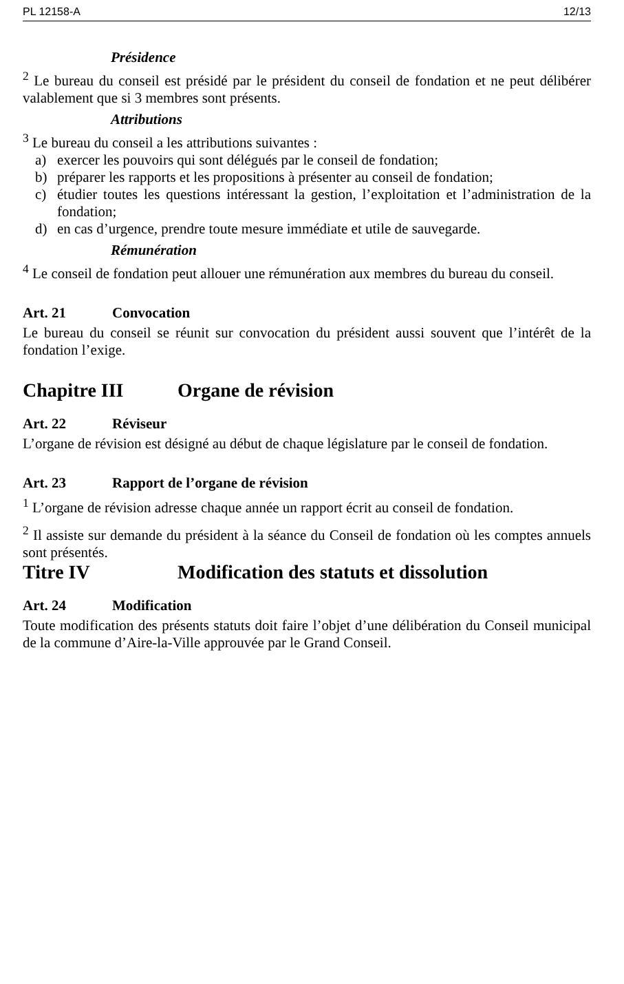PL 12158-A 12/13
Présidence
<sup>2</sup> Le bureau du conseil est présidé par le président du conseil de fondation et ne peut délibérer valablement que si 3 membres sont présents.
Attributions
<sup>3</sup> Le bureau du conseil a les attributions suivantes :
a) exercer les pouvoirs qui sont délégués par le conseil de fondation;
b) préparer les rapports et les propositions à présenter au conseil de fondation;
c) étudier toutes les questions intéressant la gestion, l’exploitation et l’administration de la fondation;
d) en cas d’urgence, prendre toute mesure immédiate et utile de sauvegarde.
Rémunération
<sup>4</sup> Le conseil de fondation peut allouer une rémunération aux membres du bureau du conseil.
Art. 21 Convocation
Le bureau du conseil se réunit sur convocation du président aussi souvent que l’intérêt de la fondation l’exige.
Chapitre III Organe de révision
Art. 22 Réviseur
L’organe de révision est désigné au début de chaque législature par le conseil de fondation.
Art. 23 Rapport de l’organe de révision
<sup>1</sup> L’organe de révision adresse chaque année un rapport écrit au conseil de fondation.
<sup>2</sup> Il assiste sur demande du président à la séance du Conseil de fondation où les comptes annuels sont présentés.
Titre IV Modification des statuts et dissolution
Art. 24 Modification
Toute modification des présents statuts doit faire l’objet d’une délibération du Conseil municipal de la commune d’Aire-la-Ville approuvée par le Grand Conseil.